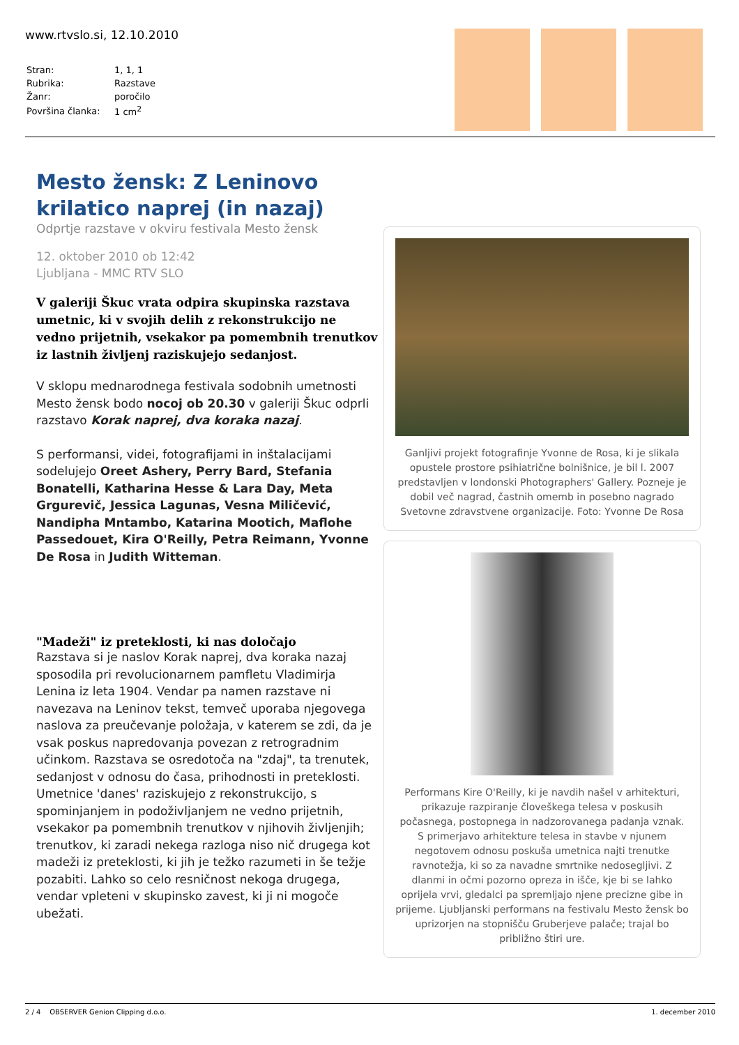www.rtvslo.si, 12.10.2010
| Stran: | 1, 1, 1 |
| Rubrika: | Razstave |
| Žanr: | poročilo |
| Površina članka: | 1 cm<sup>2</sup> |
Mesto žensk: Z Leninovo krilatico naprej (in nazaj)
Odprtje razstave v okviru festivala Mesto žensk
12. oktober 2010 ob 12:42
Ljubljana - MMC RTV SLO
V galeriji Škuc vrata odpira skupinska razstava umetnic, ki v svojih delih z rekonstrukcijo ne vedno prijetnih, vsekakor pa pomembnih trenutkov iz lastnih življenj raziskujejo sedanjost.
V sklopu mednarodnega festivala sodobnih umetnosti Mesto žensk bodo nocoj ob 20.30 v galeriji Škuc odprli razstavo Korak naprej, dva koraka nazaj.
S performansi, videi, fotografijami in inštalacijami sodelujejo Oreet Ashery, Perry Bard, Stefania Bonatelli, Katharina Hesse & Lara Day, Meta Grgurevič, Jessica Lagunas, Vesna Miličević, Nandipha Mntambo, Katarina Mootich, Maflohe Passedouet, Kira O'Reilly, Petra Reimann, Yvonne De Rosa in Judith Witteman.
"Madeži" iz preteklosti, ki nas določajo
Razstava si je naslov Korak naprej, dva koraka nazaj sposodila pri revolucionarnem pamfletu Vladimirja Lenina iz leta 1904. Vendar pa namen razstave ni navezava na Leninov tekst, temveč uporaba njegovega naslova za preučevanje položaja, v katerem se zdi, da je vsak poskus napredovanja povezan z retrogradnim učinkom. Razstava se osredotoča na "zdaj", ta trenutek, sedanjost v odnosu do časa, prihodnosti in preteklosti. Umetnice 'danes' raziskujejo z rekonstrukcijo, s spominjanjem in podoživljanjem ne vedno prijetnih, vsekakor pa pomembnih trenutkov v njihovih življenjih; trenutkov, ki zaradi nekega razloga niso nič drugega kot madeži iz preteklosti, ki jih je težko razumeti in še težje pozabiti. Lahko so celo resničnost nekoga drugega, vendar vpleteni v skupinsko zavest, ki ji ni mogoče ubežati.
Ganljivi projekt fotografinje Yvonne de Rosa, ki je slikala opustele prostore psihiatrične bolnišnice, je bil l. 2007 predstavljen v londonski Photographers' Gallery. Pozneje je dobil več nagrad, častnih omemb in posebno nagrado Svetovne zdravstvene organizacije. Foto: Yvonne De Rosa
Performans Kire O'Reilly, ki je navdih našel v arhitekturi, prikazuje razpiranje človeškega telesa v poskusih počasnega, postopnega in nadzorovanega padanja vznak. S primerjavo arhitekture telesa in stavbe v njunem negotovem odnosu poskuša umetnica najti trenutke ravnotežja, ki so za navadne smrtnike nedosegljivi. Z dlanmi in očmi pozorno opreza in išče, kje bi se lahko oprijela vrvi, gledalci pa spremljajo njene precizne gibe in prijeme. Ljubljanski performans na festivalu Mesto žensk bo uprizorjen na stopnišču Gruberjeve palače; trajal bo približno štiri ure.
2 / 4 OBSERVER Genion Clipping d.o.o. 1. december 2010